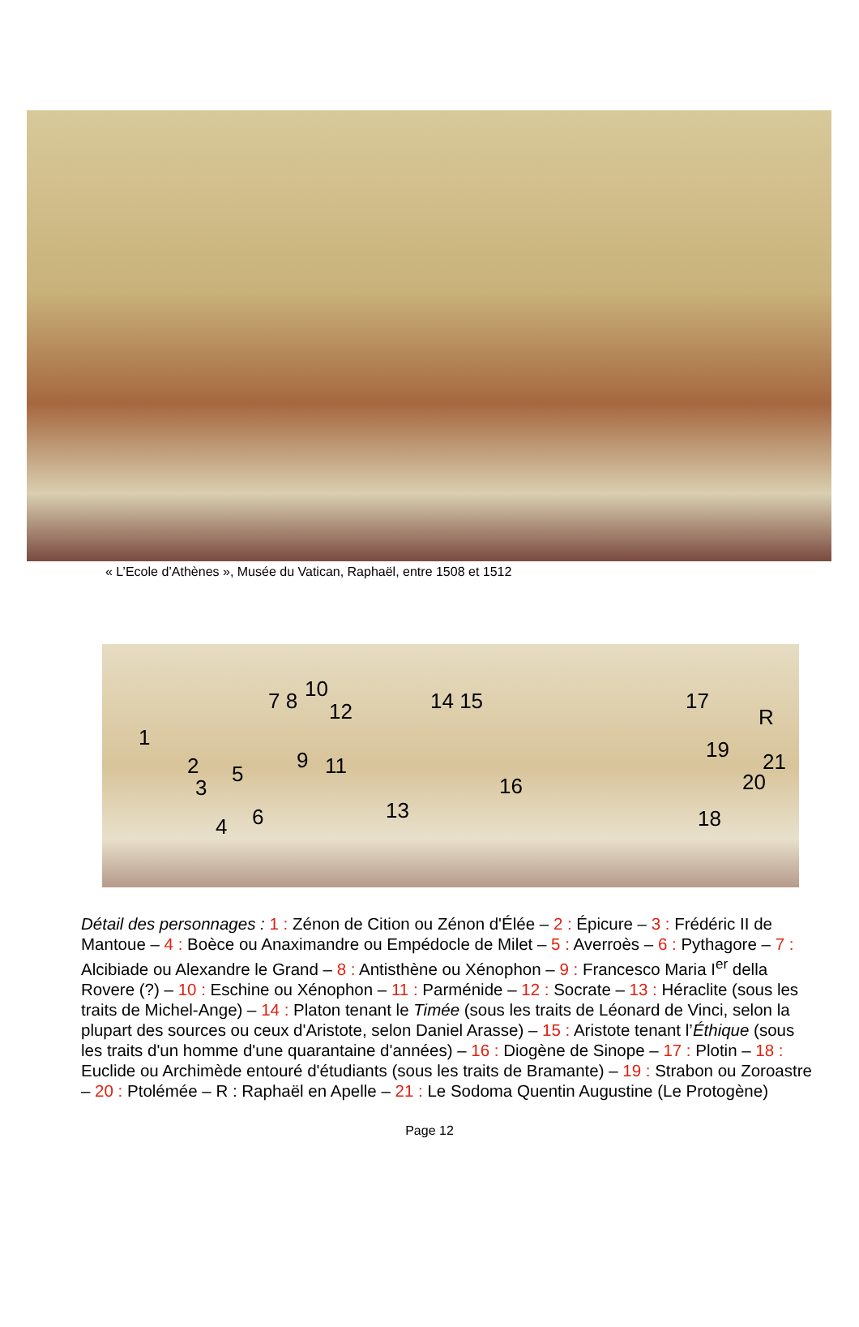« L’Ecole d’Athènes », Musée du Vatican, Raphaël, entre 1508 et 1512
1
2
3
4
5
6
7 8 10
12
9 11
13
14 15
16
17
18
19
20
21
R
Détail des personnages : 1 : Zénon de Cition ou Zénon d'Élée – 2 : Épicure – 3 : Frédéric II de Mantoue – 4 : Boèce ou Anaximandre ou Empédocle de Milet – 5 : Averroès – 6 : Pythagore – 7 : Alcibiade ou Alexandre le Grand – 8 : Antisthène ou Xénophon – 9 : Francesco Maria I<sup>er</sup> della Rovere (?) – 10 : Eschine ou Xénophon – 11 : Parménide – 12 : Socrate – 13 : Héraclite (sous les traits de Michel-Ange) – 14 : Platon tenant le Timée (sous les traits de Léonard de Vinci, selon la plupart des sources ou ceux d'Aristote, selon Daniel Arasse) – 15 : Aristote tenant l’Éthique (sous les traits d'un homme d'une quarantaine d'années) – 16 : Diogène de Sinope – 17 : Plotin – 18 : Euclide ou Archimède entouré d'étudiants (sous les traits de Bramante) – 19 : Strabon ou Zoroastre – 20 : Ptolémée – R : Raphaël en Apelle – 21 : Le Sodoma Quentin Augustine (Le Protogène)
Page 12